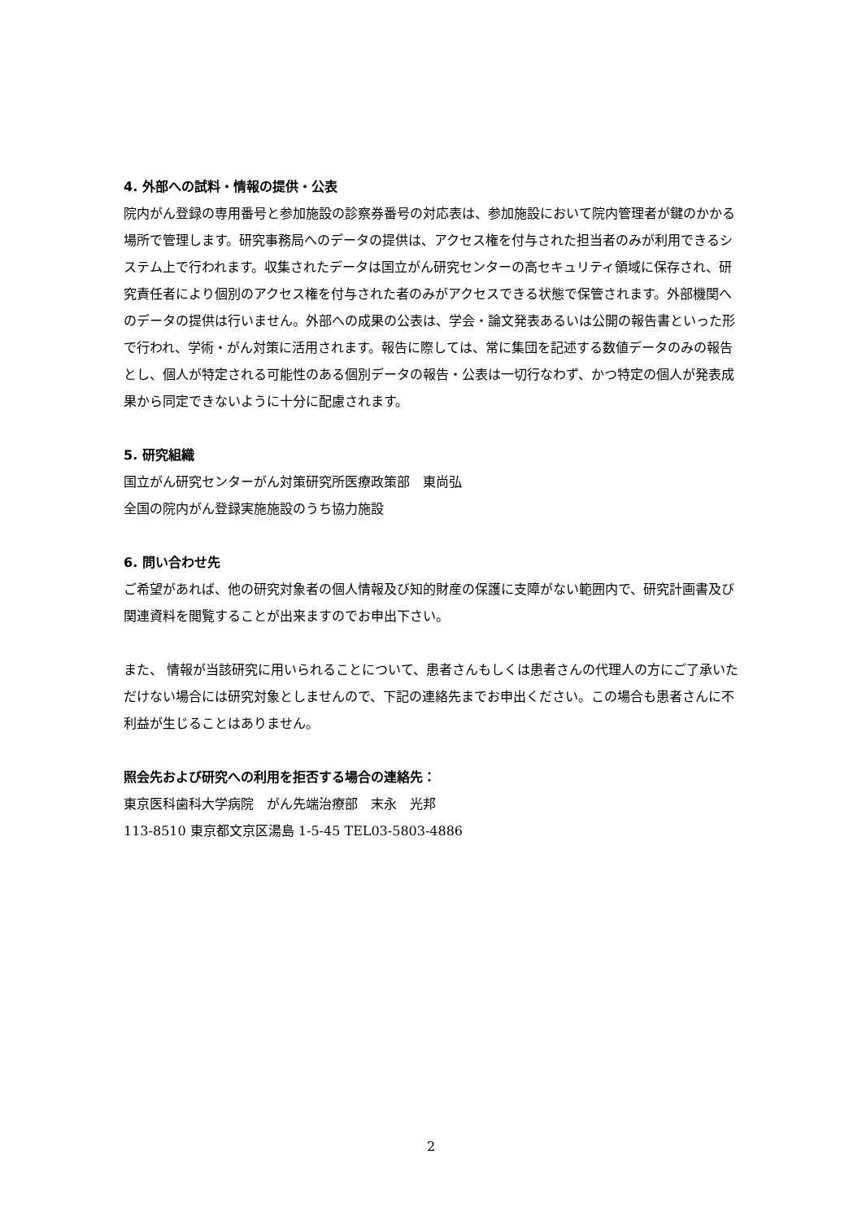4. 外部への試料・情報の提供・公表
院内がん登録の専用番号と参加施設の診察券番号の対応表は、参加施設において院内管理者が鍵のかかる場所で管理します。研究事務局へのデータの提供は、アクセス権を付与された担当者のみが利用できるシステム上で行われます。収集されたデータは国立がん研究センターの高セキュリティ領域に保存され、研究責任者により個別のアクセス権を付与された者のみがアクセスできる状態で保管されます。外部機関へのデータの提供は行いません。外部への成果の公表は、学会・論文発表あるいは公開の報告書といった形で行われ、学術・がん対策に活用されます。報告に際しては、常に集団を記述する数値データのみの報告とし、個人が特定される可能性のある個別データの報告・公表は一切行なわず、かつ特定の個人が発表成果から同定できないように十分に配慮されます。
5. 研究組織
国立がん研究センターがん対策研究所医療政策部　東尚弘
全国の院内がん登録実施施設のうち協力施設
6. 問い合わせ先
ご希望があれば、他の研究対象者の個人情報及び知的財産の保護に支障がない範囲内で、研究計画書及び関連資料を閲覧することが出来ますのでお申出下さい。
また、 情報が当該研究に用いられることについて、患者さんもしくは患者さんの代理人の方にご了承いただけない場合には研究対象としませんので、下記の連絡先までお申出ください。この場合も患者さんに不利益が生じることはありません。
照会先および研究への利用を拒否する場合の連絡先：
東京医科歯科大学病院　がん先端治療部　末永　光邦
113-8510 東京都文京区湯島 1-5-45 TEL03-5803-4886
2